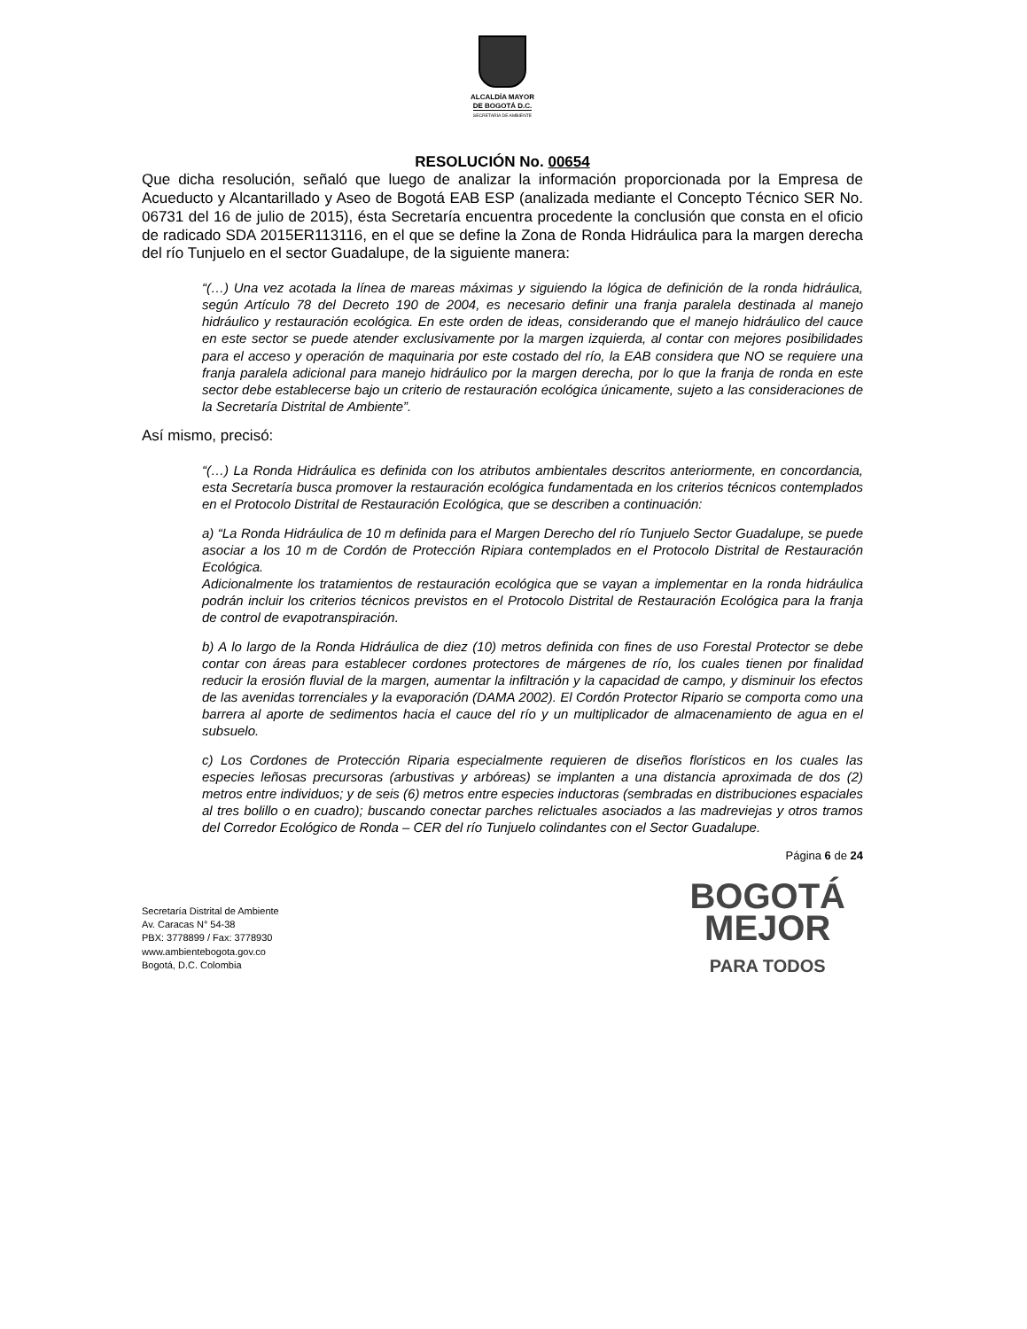ALCALDÍA MAYOR
DE BOGOTÁ D.C.
SECRETARÍA DE AMBIENTE
RESOLUCIÓN No. 00654
Que dicha resolución, señaló que luego de analizar la información proporcionada por la Empresa de Acueducto y Alcantarillado y Aseo de Bogotá EAB ESP (analizada mediante el Concepto Técnico SER No. 06731 del 16 de julio de 2015), ésta Secretaría encuentra procedente la conclusión que consta en el oficio de radicado SDA 2015ER113116, en el que se define la Zona de Ronda Hidráulica para la margen derecha del río Tunjuelo en el sector Guadalupe, de la siguiente manera:
“(…) Una vez acotada la línea de mareas máximas y siguiendo la lógica de definición de la ronda hidráulica, según Artículo 78 del Decreto 190 de 2004, es necesario definir una franja paralela destinada al manejo hidráulico y restauración ecológica. En este orden de ideas, considerando que el manejo hidráulico del cauce en este sector se puede atender exclusivamente por la margen izquierda, al contar con mejores posibilidades para el acceso y operación de maquinaria por este costado del río, la EAB considera que NO se requiere una franja paralela adicional para manejo hidráulico por la margen derecha, por lo que la franja de ronda en este sector debe establecerse bajo un criterio de restauración ecológica únicamente, sujeto a las consideraciones de la Secretaría Distrital de Ambiente”.
Así mismo, precisó:
“(…) La Ronda Hidráulica es definida con los atributos ambientales descritos anteriormente, en concordancia, esta Secretaría busca promover la restauración ecológica fundamentada en los criterios técnicos contemplados en el Protocolo Distrital de Restauración Ecológica, que se describen a continuación:
a) “La Ronda Hidráulica de 10 m definida para el Margen Derecho del río Tunjuelo Sector Guadalupe, se puede asociar a los 10 m de Cordón de Protección Ripiara contemplados en el Protocolo Distrital de Restauración Ecológica.
Adicionalmente los tratamientos de restauración ecológica que se vayan a implementar en la ronda hidráulica podrán incluir los criterios técnicos previstos en el Protocolo Distrital de Restauración Ecológica para la franja de control de evapotranspiración.
b) A lo largo de la Ronda Hidráulica de diez (10) metros definida con fines de uso Forestal Protector se debe contar con áreas para establecer cordones protectores de márgenes de río, los cuales tienen por finalidad reducir la erosión fluvial de la margen, aumentar la infiltración y la capacidad de campo, y disminuir los efectos de las avenidas torrenciales y la evaporación (DAMA 2002). El Cordón Protector Ripario se comporta como una barrera al aporte de sedimentos hacia el cauce del río y un multiplicador de almacenamiento de agua en el subsuelo.
c) Los Cordones de Protección Riparia especialmente requieren de diseños florísticos en los cuales las especies leñosas precursoras (arbustivas y arbóreas) se implanten a una distancia aproximada de dos (2) metros entre individuos; y de seis (6) metros entre especies inductoras (sembradas en distribuciones espaciales al tres bolillo o en cuadro); buscando conectar parches relictuales asociados a las madreviejas y otros tramos del Corredor Ecológico de Ronda – CER del río Tunjuelo colindantes con el Sector Guadalupe.
Página 6 de 24
Secretaría Distrital de Ambiente
Av. Caracas N° 54-38
PBX: 3778899 / Fax: 3778930
www.ambientebogota.gov.co
Bogotá, D.C. Colombia
BOGOTÁ
MEJOR
PARA TODOS